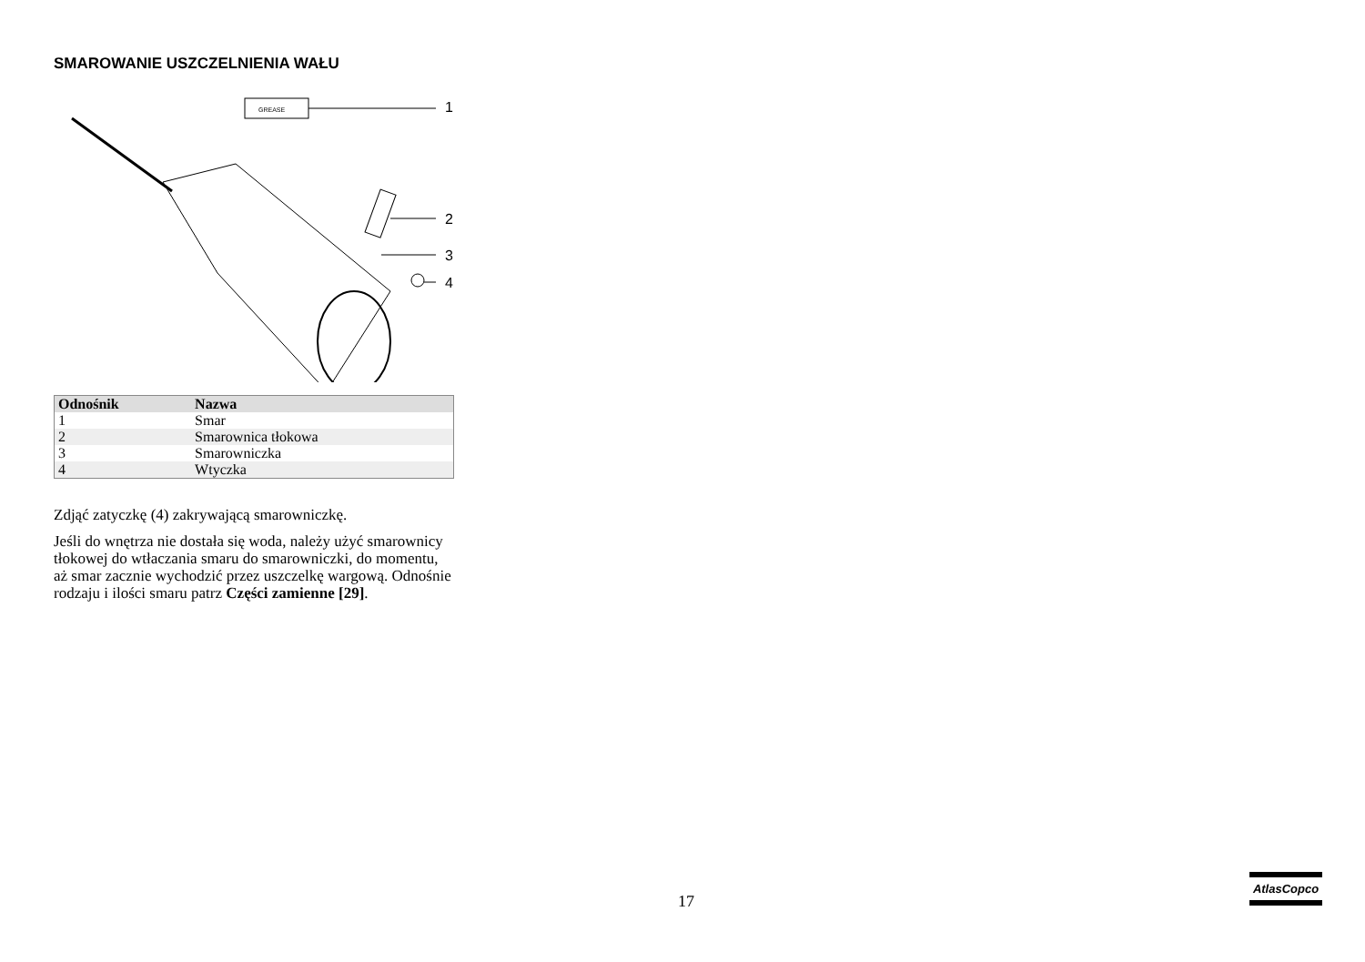SMAROWANIE USZCZELNIENIA WAŁU
GREASE
1
2
3
4
| Odnośnik | Nazwa |
| --- | --- |
| 1 | Smar |
| 2 | Smarownica tłokowa |
| 3 | Smarowniczka |
| 4 | Wtyczka |
Zdjąć zatyczkę (4) zakrywającą smarowniczkę.
Jeśli do wnętrza nie dostała się woda, należy użyć smarownicy tłokowej do wtłaczania smaru do smarowniczki, do momentu, aż smar zacznie wychodzić przez uszczelkę wargową. Odnośnie rodzaju i ilości smaru patrz Części zamienne [29].
17
AtlasCopco